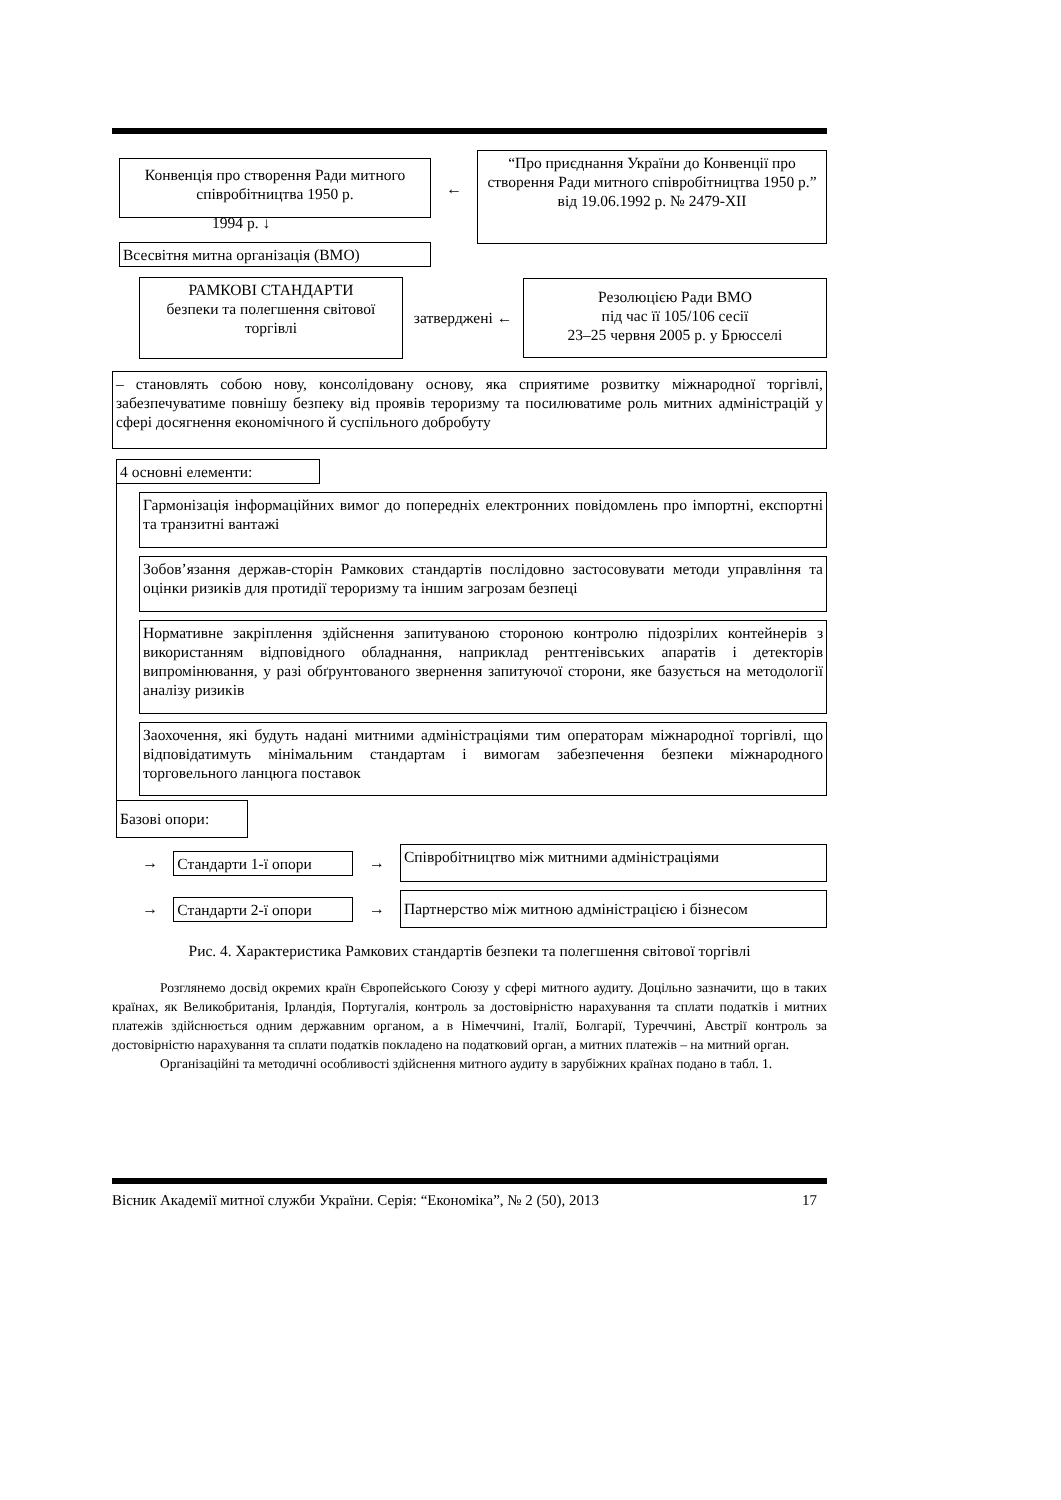Конвенція про створення Ради митного співробітництва 1950 р.
←
“Про приєднання України до Конвенції про створення Ради митного співробітництва 1950 р.” від 19.06.1992 р. № 2479-XII
1994 р. ↓
Всесвітня митна організація (ВМО)
РАМКОВІ СТАНДАРТИ
безпеки та полегшення світової торгівлі
затверджені ←
Резолюцією Ради ВМО
під час її 105/106 сесії
23–25 червня 2005 р. у Брюсселі
– становлять собою нову, консолідовану основу, яка сприятиме розвитку міжнародної торгівлі, забезпечуватиме повнішу безпеку від проявів тероризму та посилюватиме роль митних адміністрацій у сфері досягнення економічного й суспільного добробуту
4 основні елементи:
Гармонізація інформаційних вимог до попередніх електронних повідомлень про імпортні, експортні та транзитні вантажі
Зобов’язання держав-сторін Рамкових стандартів послідовно застосовувати методи управління та оцінки ризиків для протидії тероризму та іншим загрозам безпеці
Нормативне закріплення здійснення запитуваною стороною контролю підозрілих контейнерів з використанням відповідного обладнання, наприклад рентгенівських апаратів і детекторів випромінювання, у разі обґрунтованого звернення запитуючої сторони, яке базується на методології аналізу ризиків
Заохочення, які будуть надані митними адміністраціями тим операторам міжнародної торгівлі, що відповідатимуть мінімальним стандартам і вимогам забезпечення безпеки міжнародного торговельного ланцюга поставок
Базові опори:
→
Стандарти 1-ї опори
→
Співробітництво між митними адміністраціями
→
Стандарти 2-ї опори
→
Партнерство між митною адміністрацією і бізнесом
Рис. 4. Характеристика Рамкових стандартів безпеки та полегшення світової торгівлі
Розглянемо досвід окремих країн Європейського Союзу у сфері митного аудиту. Доцільно зазначити, що в таких країнах, як Великобританія, Ірландія, Португалія, контроль за достовірністю нарахування та сплати податків і митних платежів здійснюється одним державним органом, а в Німеччині, Італії, Болгарії, Туреччині, Австрії контроль за достовірністю нарахування та сплати податків покладено на податковий орган, а митних платежів – на митний орган.
Організаційні та методичні особливості здійснення митного аудиту в зарубіжних країнах подано в табл. 1.
Вісник Академії митної служби України. Серія: “Економіка”, № 2 (50), 2013 17